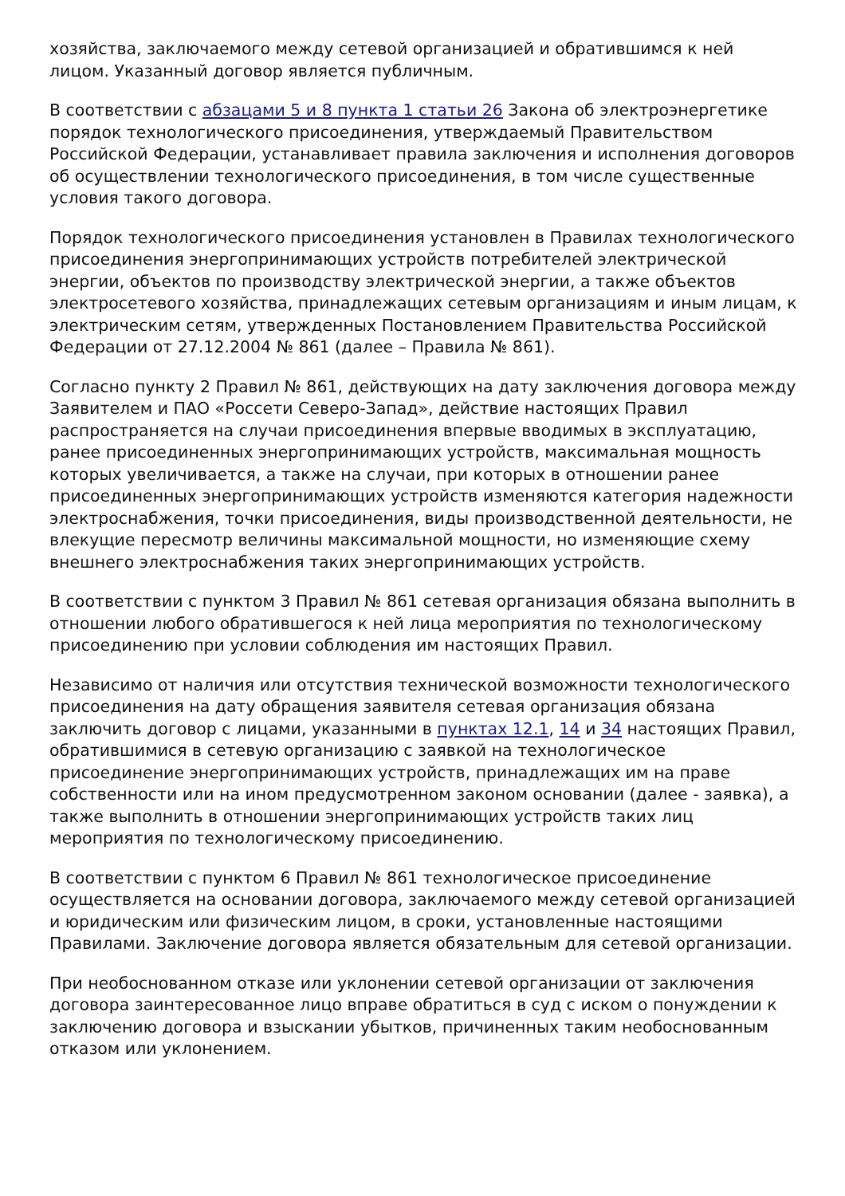хозяйства, заключаемого между сетевой организацией и обратившимся к ней лицом. Указанный договор является публичным.
В соответствии с абзацами 5 и 8 пункта 1 статьи 26 Закона об электроэнергетике порядок технологического присоединения, утверждаемый Правительством Российской Федерации, устанавливает правила заключения и исполнения договоров об осуществлении технологического присоединения, в том числе существенные условия такого договора.
Порядок технологического присоединения установлен в Правилах технологического присоединения энергопринимающих устройств потребителей электрической энергии, объектов по производству электрической энергии, а также объектов электросетевого хозяйства, принадлежащих сетевым организациям и иным лицам, к электрическим сетям, утвержденных Постановлением Правительства Российской Федерации от 27.12.2004 № 861 (далее – Правила № 861).
Согласно пункту 2 Правил № 861, действующих на дату заключения договора между Заявителем и ПАО «Россети Северо-Запад», действие настоящих Правил распространяется на случаи присоединения впервые вводимых в эксплуатацию, ранее присоединенных энергопринимающих устройств, максимальная мощность которых увеличивается, а также на случаи, при которых в отношении ранее присоединенных энергопринимающих устройств изменяются категория надежности электроснабжения, точки присоединения, виды производственной деятельности, не влекущие пересмотр величины максимальной мощности, но изменяющие схему внешнего электроснабжения таких энергопринимающих устройств.
В соответствии с пунктом 3 Правил № 861 сетевая организация обязана выполнить в отношении любого обратившегося к ней лица мероприятия по технологическому присоединению при условии соблюдения им настоящих Правил.
Независимо от наличия или отсутствия технической возможности технологического присоединения на дату обращения заявителя сетевая организация обязана заключить договор с лицами, указанными в пунктах 12.1, 14 и 34 настоящих Правил, обратившимися в сетевую организацию с заявкой на технологическое присоединение энергопринимающих устройств, принадлежащих им на праве собственности или на ином предусмотренном законом основании (далее - заявка), а также выполнить в отношении энергопринимающих устройств таких лиц мероприятия по технологическому присоединению.
В соответствии с пунктом 6 Правил № 861 технологическое присоединение осуществляется на основании договора, заключаемого между сетевой организацией и юридическим или физическим лицом, в сроки, установленные настоящими Правилами. Заключение договора является обязательным для сетевой организации.
При необоснованном отказе или уклонении сетевой организации от заключения договора заинтересованное лицо вправе обратиться в суд с иском о понуждении к заключению договора и взыскании убытков, причиненных таким необоснованным отказом или уклонением.